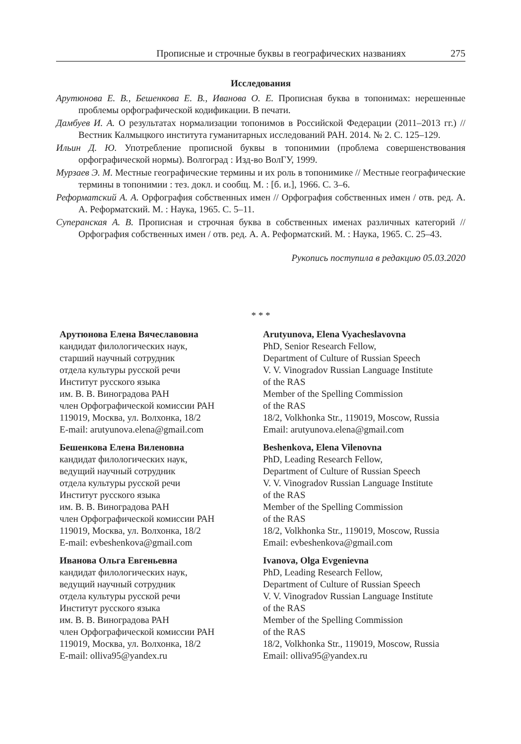Прописные и строчные буквы в географических названиях 275
Исследования
Арутюнова Е. В., Бешенкова Е. В., Иванова О. Е. Прописная буква в топонимах: нерешенные проблемы орфографической кодификации. В печати.
Дамбуев И. А. О результатах нормализации топонимов в Российской Федерации (2011–2013 гг.) // Вестник Калмыцкого института гуманитарных исследований РАН. 2014. № 2. С. 125–129.
Ильин Д. Ю. Употребление прописной буквы в топонимии (проблема совершенствования орфографической нормы). Волгоград : Изд-во ВолГУ, 1999.
Мурзаев Э. М. Местные географические термины и их роль в топонимике // Местные географические термины в топонимии : тез. докл. и сообщ. М. : [б. и.], 1966. С. 3–6.
Реформатский А. А. Орфография собственных имен // Орфография собственных имен / отв. ред. А. А. Реформатский. М. : Наука, 1965. С. 5–11.
Суперанская А. В. Прописная и строчная буква в собственных именах различных категорий // Орфография собственных имен / отв. ред. А. А. Реформатский. М. : Наука, 1965. С. 25–43.
Рукопись поступила в редакцию 05.03.2020
* * *
Арутюнова Елена Вячеславовна
кандидат филологических наук,
старший научный сотрудник
отдела культуры русской речи
Институт русского языка
им. В. В. Виноградова РАН
член Орфографической комиссии РАН
119019, Москва, ул. Волхонка, 18/2
E-mail: arutyunova.elena@gmail.com
Бешенкова Елена Виленовна
кандидат филологических наук,
ведущий научный сотрудник
отдела культуры русской речи
Институт русского языка
им. В. В. Виноградова РАН
член Орфографической комиссии РАН
119019, Москва, ул. Волхонка, 18/2
E-mail: evbeshenkova@gmail.com
Иванова Ольга Евгеньевна
кандидат филологических наук,
ведущий научный сотрудник
отдела культуры русской речи
Институт русского языка
им. В. В. Виноградова РАН
член Орфографической комиссии РАН
119019, Москва, ул. Волхонка, 18/2
E-mail: olliva95@yandex.ru
Arutyunova, Elena Vyacheslavovna
PhD, Senior Research Fellow,
Department of Culture of Russian Speech
V. V. Vinogradov Russian Language Institute
of the RAS
Member of the Spelling Commission
of the RAS
18/2, Volkhonka Str., 119019, Moscow, Russia
Email: arutyunova.elena@gmail.com
Beshenkova, Elena Vilenovna
PhD, Leading Research Fellow,
Department of Culture of Russian Speech
V. V. Vinogradov Russian Language Institute
of the RAS
Member of the Spelling Commission
of the RAS
18/2, Volkhonka Str., 119019, Moscow, Russia
Email: evbeshenkova@gmail.com
Ivanova, Olga Evgenievna
PhD, Leading Research Fellow,
Department of Culture of Russian Speech
V. V. Vinogradov Russian Language Institute
of the RAS
Member of the Spelling Commission
of the RAS
18/2, Volkhonka Str., 119019, Moscow, Russia
Email: olliva95@yandex.ru